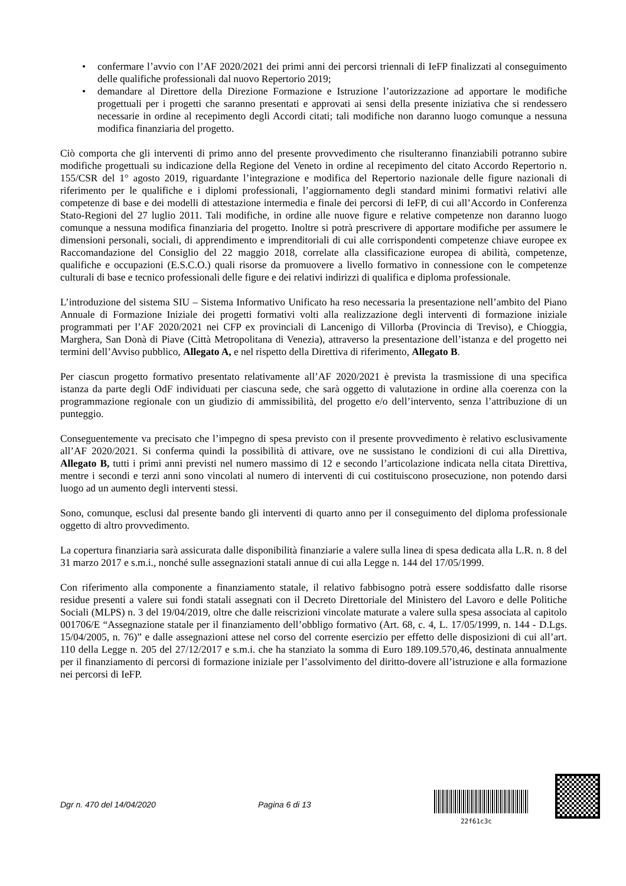• confermare l’avvio con l’AF 2020/2021 dei primi anni dei percorsi triennali di IeFP finalizzati al conseguimento delle qualifiche professionali dal nuovo Repertorio 2019;
• demandare al Direttore della Direzione Formazione e Istruzione l’autorizzazione ad apportare le modifiche progettuali per i progetti che saranno presentati e approvati ai sensi della presente iniziativa che si rendessero necessarie in ordine al recepimento degli Accordi citati; tali modifiche non daranno luogo comunque a nessuna modifica finanziaria del progetto.
Ciò comporta che gli interventi di primo anno del presente provvedimento che risulteranno finanziabili potranno subire modifiche progettuali su indicazione della Regione del Veneto in ordine al recepimento del citato Accordo Repertorio n. 155/CSR del 1° agosto 2019, riguardante l’integrazione e modifica del Repertorio nazionale delle figure nazionali di riferimento per le qualifiche e i diplomi professionali, l’aggiornamento degli standard minimi formativi relativi alle competenze di base e dei modelli di attestazione intermedia e finale dei percorsi di IeFP, di cui all’Accordo in Conferenza Stato-Regioni del 27 luglio 2011. Tali modifiche, in ordine alle nuove figure e relative competenze non daranno luogo comunque a nessuna modifica finanziaria del progetto. Inoltre si potrà prescrivere di apportare modifiche per assumere le dimensioni personali, sociali, di apprendimento e imprenditoriali di cui alle corrispondenti competenze chiave europee ex Raccomandazione del Consiglio del 22 maggio 2018, correlate alla classificazione europea di abilità, competenze, qualifiche e occupazioni (E.S.C.O.) quali risorse da promuovere a livello formativo in connessione con le competenze culturali di base e tecnico professionali delle figure e dei relativi indirizzi di qualifica e diploma professionale.
L’introduzione del sistema SIU – Sistema Informativo Unificato ha reso necessaria la presentazione nell’ambito del Piano Annuale di Formazione Iniziale dei progetti formativi volti alla realizzazione degli interventi di formazione iniziale programmati per l’AF 2020/2021 nei CFP ex provinciali di Lancenigo di Villorba (Provincia di Treviso), e Chioggia, Marghera, San Donà di Piave (Città Metropolitana di Venezia), attraverso la presentazione dell’istanza e del progetto nei termini dell’Avviso pubblico, Allegato A, e nel rispetto della Direttiva di riferimento, Allegato B.
Per ciascun progetto formativo presentato relativamente all’AF 2020/2021 è prevista la trasmissione di una specifica istanza da parte degli OdF individuati per ciascuna sede, che sarà oggetto di valutazione in ordine alla coerenza con la programmazione regionale con un giudizio di ammissibilità, del progetto e/o dell’intervento, senza l’attribuzione di un punteggio.
Conseguentemente va precisato che l’impegno di spesa previsto con il presente provvedimento è relativo esclusivamente all’AF 2020/2021. Si conferma quindi la possibilità di attivare, ove ne sussistano le condizioni di cui alla Direttiva, Allegato B, tutti i primi anni previsti nel numero massimo di 12 e secondo l’articolazione indicata nella citata Direttiva, mentre i secondi e terzi anni sono vincolati al numero di interventi di cui costituiscono prosecuzione, non potendo darsi luogo ad un aumento degli interventi stessi.
Sono, comunque, esclusi dal presente bando gli interventi di quarto anno per il conseguimento del diploma professionale oggetto di altro provvedimento.
La copertura finanziaria sarà assicurata dalle disponibilità finanziarie a valere sulla linea di spesa dedicata alla L.R. n. 8 del 31 marzo 2017 e s.m.i., nonché sulle assegnazioni statali annue di cui alla Legge n. 144 del 17/05/1999.
Con riferimento alla componente a finanziamento statale, il relativo fabbisogno potrà essere soddisfatto dalle risorse residue presenti a valere sui fondi statali assegnati con il Decreto Direttoriale del Ministero del Lavoro e delle Politiche Sociali (MLPS) n. 3 del 19/04/2019, oltre che dalle reiscrizioni vincolate maturate a valere sulla spesa associata al capitolo 001706/E “Assegnazione statale per il finanziamento dell’obbligo formativo (Art. 68, c. 4, L. 17/05/1999, n. 144 - D.Lgs. 15/04/2005, n. 76)” e dalle assegnazioni attese nel corso del corrente esercizio per effetto delle disposizioni di cui all’art. 110 della Legge n. 205 del 27/12/2017 e s.m.i. che ha stanziato la somma di Euro 189.109.570,46, destinata annualmente per il finanziamento di percorsi di formazione iniziale per l’assolvimento del diritto-dovere all’istruzione e alla formazione nei percorsi di IeFP.
Dgr n. 470 del 14/04/2020 Pagina 6 di 13
22f61c3c